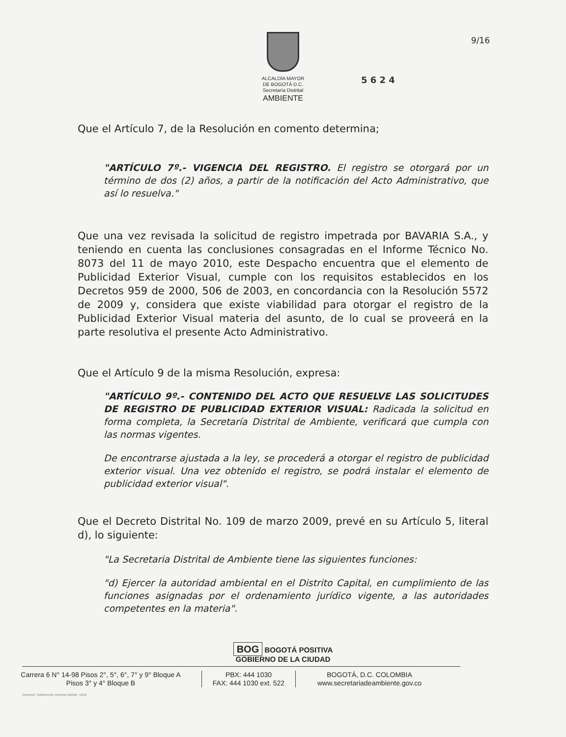9/16
ALCALDÍA MAYOR
DE BOGOTÁ D.C.
Secretaría Distrital
AMBIENTE
5 6 2 4
Que el Artículo 7, de la Resolución en comento determina;
"ARTÍCULO 7º.- VIGENCIA DEL REGISTRO. El registro se otorgará por un término de dos (2) años, a partir de la notificación del Acto Administrativo, que así lo resuelva."
Que una vez revisada la solicitud de registro impetrada por BAVARIA S.A., y teniendo en cuenta las conclusiones consagradas en el Informe Técnico No. 8073 del 11 de mayo 2010, este Despacho encuentra que el elemento de Publicidad Exterior Visual, cumple con los requisitos establecidos en los Decretos 959 de 2000, 506 de 2003, en concordancia con la Resolución 5572 de 2009 y, considera que existe viabilidad para otorgar el registro de la Publicidad Exterior Visual materia del asunto, de lo cual se proveerá en la parte resolutiva el presente Acto Administrativo.
Que el Artículo 9 de la misma Resolución, expresa:
"ARTÍCULO 9º.- CONTENIDO DEL ACTO QUE RESUELVE LAS SOLICITUDES DE REGISTRO DE PUBLICIDAD EXTERIOR VISUAL: Radicada la solicitud en forma completa, la Secretaría Distrital de Ambiente, verificará que cumpla con las normas vigentes.
De encontrarse ajustada a la ley, se procederá a otorgar el registro de publicidad exterior visual. Una vez obtenido el registro, se podrá instalar el elemento de publicidad exterior visual".
Que el Decreto Distrital No. 109 de marzo 2009, prevé en su Artículo 5, literal d), lo siguiente:
"La Secretaria Distrital de Ambiente tiene las siguientes funciones:
"d) Ejercer la autoridad ambiental en el Distrito Capital, en cumplimiento de las funciones asignadas por el ordenamiento jurídico vigente, a las autoridades competentes en la materia".
BOG BOGOTÁ POSITIVA
GOBIERNO DE LA CIUDAD
Carrera 6 N° 14-98 Pisos 2°, 5°, 6°, 7° y 9° Bloque A
Pisos 3° y 4° Bloque B
PBX: 444 1030
FAX: 444 1030 ext. 522
BOGOTÁ, D.C. COLOMBIA
www.secretariadeambiente.gov.co
Impresión: Subdirección Imprenta Distrital - DDDI